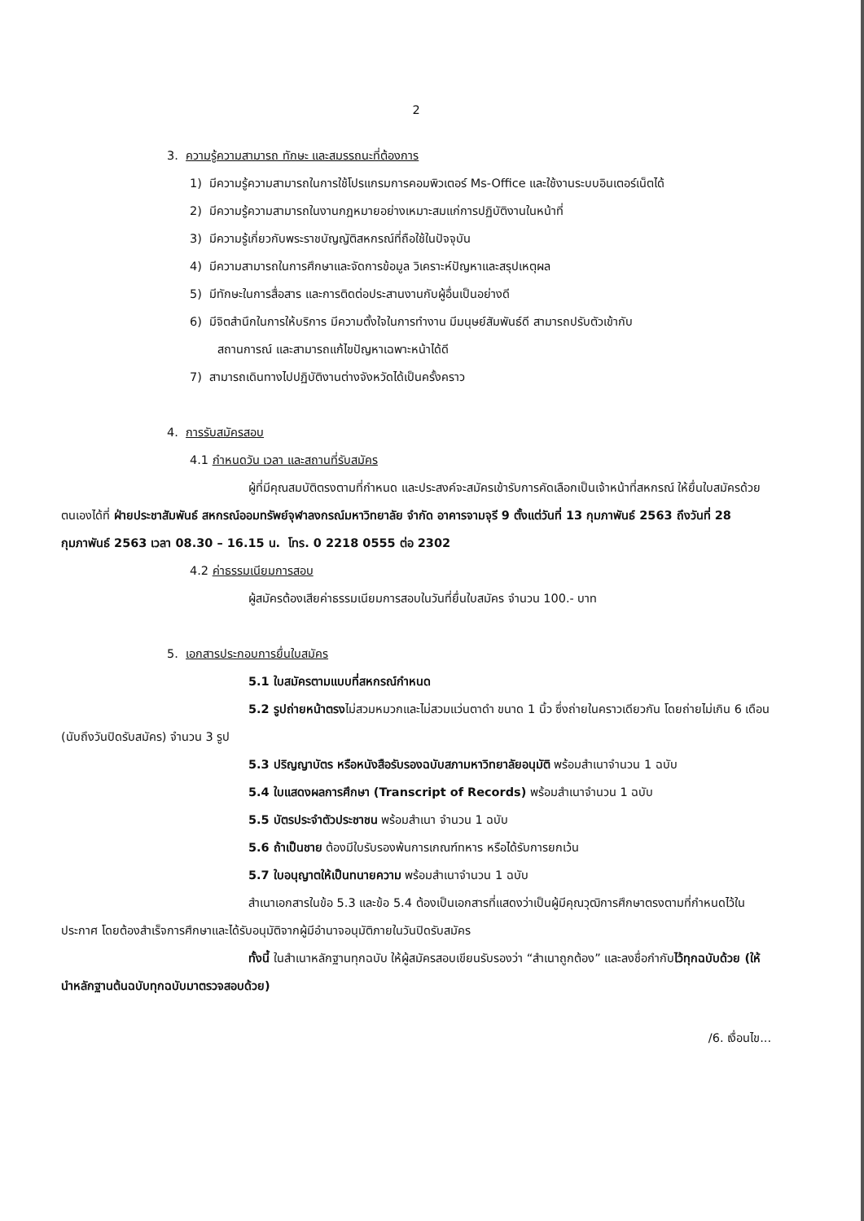2
3. ความรู้ความสามารถ ทักษะ และสมรรถนะที่ต้องการ
1) มีความรู้ความสามารถในการใช้โปรแกรมการคอมพิวเตอร์ Ms-Office และใช้งานระบบอินเตอร์เน็ตได้
2) มีความรู้ความสามารถในงานกฎหมายอย่างเหมาะสมแก่การปฏิบัติงานในหน้าที่
3) มีความรู้เกี่ยวกับพระราชบัญญัติสหกรณ์ที่ถือใช้ในปัจจุบัน
4) มีความสามารถในการศึกษาและจัดการข้อมูล วิเคราะห์ปัญหาและสรุปเหตุผล
5) มีทักษะในการสื่อสาร และการติดต่อประสานงานกับผู้อื่นเป็นอย่างดี
6) มีจิตสำนึกในการให้บริการ มีความตั้งใจในการทำงาน มีมนุษย์สัมพันธ์ดี สามารถปรับตัวเข้ากับ
สถานการณ์ และสามารถแก้ไขปัญหาเฉพาะหน้าได้ดี
7) สามารถเดินทางไปปฏิบัติงานต่างจังหวัดได้เป็นครั้งคราว
4. การรับสมัครสอบ
4.1 กำหนดวัน เวลา และสถานที่รับสมัคร
ผู้ที่มีคุณสมบัติตรงตามที่กำหนด และประสงค์จะสมัครเข้ารับการคัดเลือกเป็นเจ้าหน้าที่สหกรณ์ ให้ยื่นใบสมัครด้วยตนเองได้ที่ ฝ่ายประชาสัมพันธ์ สหกรณ์ออมทรัพย์จุฬาลงกรณ์มหาวิทยาลัย จำกัด อาคารจามจุรี 9 ตั้งแต่วันที่ 13 กุมภาพันธ์ 2563 ถึงวันที่ 28 กุมภาพันธ์ 2563 เวลา 08.30 – 16.15 น. โทร. 0 2218 0555 ต่อ 2302
4.2 ค่าธรรมเนียมการสอบ
ผู้สมัครต้องเสียค่าธรรมเนียมการสอบในวันที่ยื่นใบสมัคร จำนวน 100.- บาท
5. เอกสารประกอบการยื่นใบสมัคร
5.1 ใบสมัครตามแบบที่สหกรณ์กำหนด
5.2 รูปถ่ายหน้าตรงไม่สวมหมวกและไม่สวมแว่นตาดำ ขนาด 1 นิ้ว ซึ่งถ่ายในคราวเดียวกัน โดยถ่ายไม่เกิน 6 เดือน (นับถึงวันปิดรับสมัคร) จำนวน 3 รูป
5.3 ปริญญาบัตร หรือหนังสือรับรองฉบับสภามหาวิทยาลัยอนุมัติ พร้อมสำเนาจำนวน 1 ฉบับ
5.4 ใบแสดงผลการศึกษา (Transcript of Records) พร้อมสำเนาจำนวน 1 ฉบับ
5.5 บัตรประจำตัวประชาชน พร้อมสำเนา จำนวน 1 ฉบับ
5.6 ถ้าเป็นชาย ต้องมีใบรับรองพ้นการเกณฑ์ทหาร หรือได้รับการยกเว้น
5.7 ใบอนุญาตให้เป็นทนายความ พร้อมสำเนาจำนวน 1 ฉบับ
สำเนาเอกสารในข้อ 5.3 และข้อ 5.4 ต้องเป็นเอกสารที่แสดงว่าเป็นผู้มีคุณวุฒิการศึกษาตรงตามที่กำหนดไว้ในประกาศ โดยต้องสำเร็จการศึกษาและได้รับอนุมัติจากผู้มีอำนาจอนุมัติภายในวันปิดรับสมัคร
ทั้งนี้ ในสำเนาหลักฐานทุกฉบับ ให้ผู้สมัครสอบเขียนรับรองว่า “สำเนาถูกต้อง” และลงชื่อกำกับไว้ทุกฉบับด้วย (ให้นำหลักฐานต้นฉบับทุกฉบับมาตรวจสอบด้วย)
/6. เงื่อนไข...